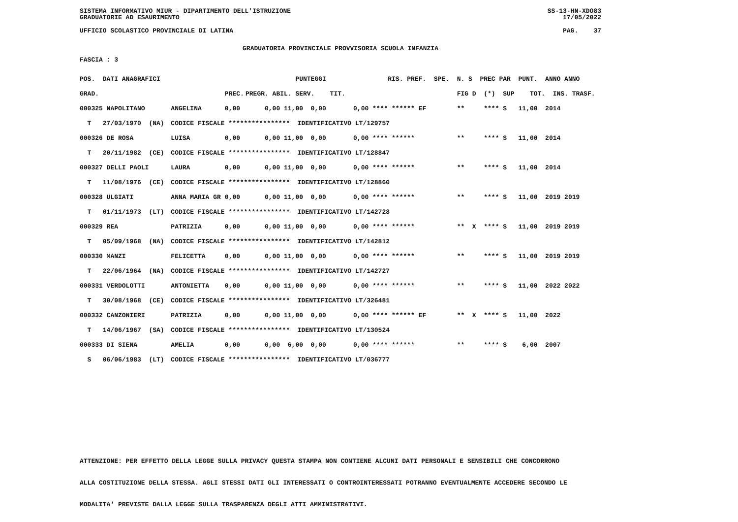SISTEMA INFORMATIVO MIUR - DIPARTIMENTO DELL'ISTRUZIONE
GRADUATORIE AD ESAURIMENTO SS-13-HN-XDO83
17/05/2022
UFFICIO SCOLASTICO PROVINCIALE DI LATINA PAG. 37
GRADUATORIA PROVINCIALE PROVVISORIA SCUOLA INFANZIA
FASCIA : 3
| POS. DATI ANAGRAFICI | | | PUNTEGGI | RIS. PREF. SPE. | N. S PREC PAR PUNT. ANNO ANNO |
| --- | --- | --- | --- | --- | --- |
| GRAD. | | PREC. | PREGR. ABIL. SERV. TIT. | | FIG D (*) SUP TOT. INS. TRASF. |
| 000325 NAPOLITANO | ANGELINA | 0,00 | 0,00 11,00 0,00 | 0,00 **** ****** EF | ** **** S 11,00 2014 |
| T 27/03/1970 (NA) | CODICE FISCALE **************** IDENTIFICATIVO LT/129757 | | | | |
| 000326 DE ROSA | LUISA | 0,00 | 0,00 11,00 0,00 | 0,00 **** ****** | ** **** S 11,00 2014 |
| T 20/11/1982 (CE) | CODICE FISCALE **************** IDENTIFICATIVO LT/128847 | | | | |
| 000327 DELLI PAOLI | LAURA | 0,00 | 0,00 11,00 0,00 | 0,00 **** ****** | ** **** S 11,00 2014 |
| T 11/08/1976 (CE) | CODICE FISCALE **************** IDENTIFICATIVO LT/128860 | | | | |
| 000328 ULGIATI | ANNA MARIA GR | 0,00 | 0,00 11,00 0,00 | 0,00 **** ****** | ** **** S 11,00 2019 2019 |
| T 01/11/1973 (LT) | CODICE FISCALE **************** IDENTIFICATIVO LT/142728 | | | | |
| 000329 REA | PATRIZIA | 0,00 | 0,00 11,00 0,00 | 0,00 **** ****** | ** X **** S 11,00 2019 2019 |
| T 05/09/1968 (NA) | CODICE FISCALE **************** IDENTIFICATIVO LT/142812 | | | | |
| 000330 MANZI | FELICETTA | 0,00 | 0,00 11,00 0,00 | 0,00 **** ****** | ** **** S 11,00 2019 2019 |
| T 22/06/1964 (NA) | CODICE FISCALE **************** IDENTIFICATIVO LT/142727 | | | | |
| 000331 VERDOLOTTI | ANTONIETTA | 0,00 | 0,00 11,00 0,00 | 0,00 **** ****** | ** **** S 11,00 2022 2022 |
| T 30/08/1968 (CE) | CODICE FISCALE **************** IDENTIFICATIVO LT/326481 | | | | |
| 000332 CANZONIERI | PATRIZIA | 0,00 | 0,00 11,00 0,00 | 0,00 **** ****** EF | ** X **** S 11,00 2022 |
| T 14/06/1967 (SA) | CODICE FISCALE **************** IDENTIFICATIVO LT/130524 | | | | |
| 000333 DI SIENA | AMELIA | 0,00 | 0,00 6,00 0,00 | 0,00 **** ****** | ** **** S 6,00 2007 |
| S 06/06/1983 (LT) | CODICE FISCALE **************** IDENTIFICATIVO LT/036777 | | | | |
ATTENZIONE: PER EFFETTO DELLA LEGGE SULLA PRIVACY QUESTA STAMPA NON CONTIENE ALCUNI DATI PERSONALI E SENSIBILI CHE CONCORRONO
ALLA COSTITUZIONE DELLA STESSA. AGLI STESSI DATI GLI INTERESSATI O CONTROINTERESSATI POTRANNO EVENTUALMENTE ACCEDERE SECONDO LE
MODALITA' PREVISTE DALLA LEGGE SULLA TRASPARENZA DEGLI ATTI AMMINISTRATIVI.